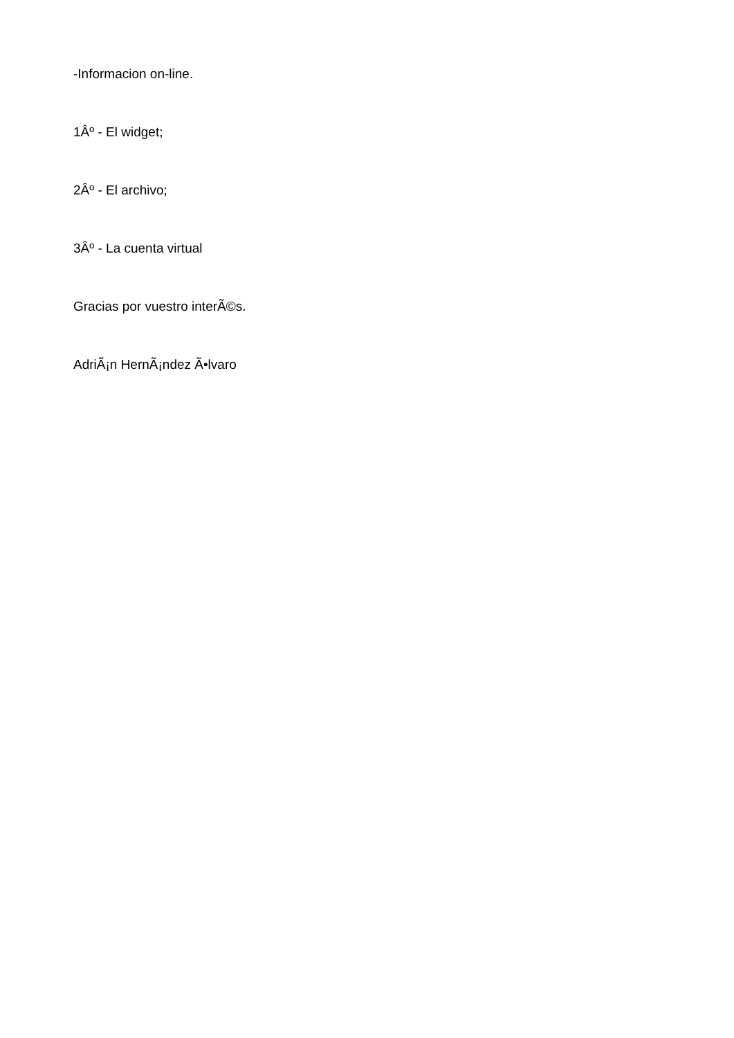-Informacion on-line.
1Âº - El widget;
2Âº - El archivo;
3Âº - La cuenta virtual
Gracias por vuestro interÃ©s.
AdriÃ¡n HernÃ¡ndez Ã•lvaro